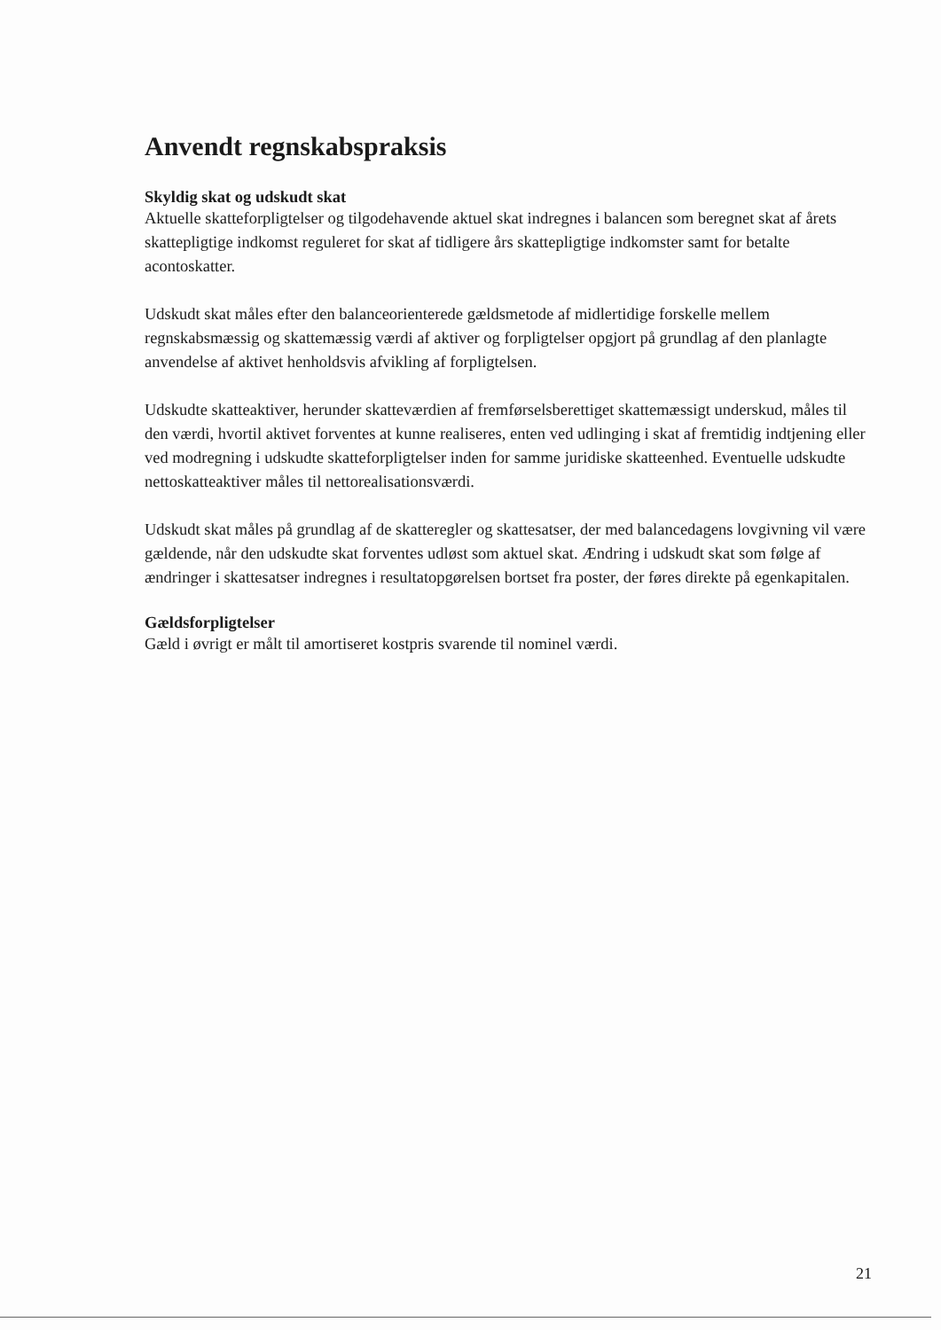Anvendt regnskabspraksis
Skyldig skat og udskudt skat
Aktuelle skatteforpligtelser og tilgodehavende aktuel skat indregnes i balancen som beregnet skat af årets skattepligtige indkomst reguleret for skat af tidligere års skattepligtige indkomster samt for betalte acontoskatter.
Udskudt skat måles efter den balanceorienterede gældsmetode af midlertidige forskelle mellem regnskabsmæssig og skattemæssig værdi af aktiver og forpligtelser opgjort på grundlag af den planlagte anvendelse af aktivet henholdsvis afvikling af forpligtelsen.
Udskudte skatteaktiver, herunder skatteværdien af fremførselsberettiget skattemæssigt underskud, måles til den værdi, hvortil aktivet forventes at kunne realiseres, enten ved udlinging i skat af fremtidig indtjening eller ved modregning i udskudte skatteforpligtelser inden for samme juridiske skatteenhed. Eventuelle udskudte nettoskatteaktiver måles til nettorealisationsværdi.
Udskudt skat måles på grundlag af de skatteregler og skattesatser, der med balancedagens lovgivning vil være gældende, når den udskudte skat forventes udløst som aktuel skat. Ændring i udskudt skat som følge af ændringer i skattesatser indregnes i resultatopgørelsen bortset fra poster, der føres direkte på egenkapitalen.
Gældsforpligtelser
Gæld i øvrigt er målt til amortiseret kostpris svarende til nominel værdi.
21